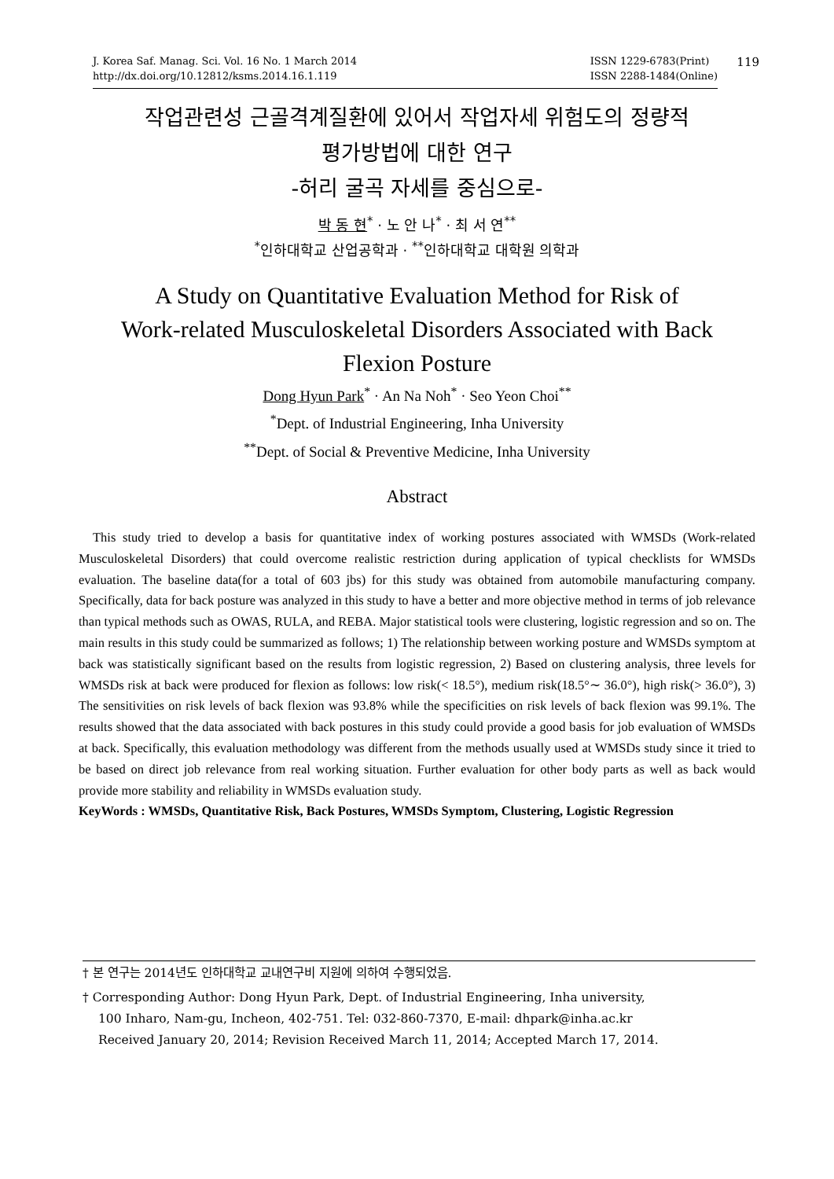J. Korea Saf. Manag. Sci. Vol. 16 No. 1 March 2014
http://dx.doi.org/10.12812/ksms.2014.16.1.119
ISSN 1229-6783(Print)
ISSN 2288-1484(Online)
119
작업관련성 근골격계질환에 있어서 작업자세 위험도의 정량적
평가방법에 대한 연구
-허리 굴곡 자세를 중심으로-
박 동 현<sup>*</sup> · 노 안 나<sup>*</sup> · 최 서 연<sup>**</sup>
<sup>*</sup> 인하대학교 산업공학과 · <sup>**</sup>인하대학교 대학원 의학과
A Study on Quantitative Evaluation Method for Risk of
Work-related Musculoskeletal Disorders Associated with Back
Flexion Posture
Dong Hyun Park<sup>*</sup> · An Na Noh<sup>*</sup> · Seo Yeon Choi<sup>**</sup>
<sup>*</sup> Dept. of Industrial Engineering, Inha University
<sup>**</sup> Dept. of Social & Preventive Medicine, Inha University
Abstract
This study tried to develop a basis for quantitative index of working postures associated with WMSDs (Work-related Musculoskeletal Disorders) that could overcome realistic restriction during application of typical checklists for WMSDs evaluation. The baseline data(for a total of 603 jbs) for this study was obtained from automobile manufacturing company. Specifically, data for back posture was analyzed in this study to have a better and more objective method in terms of job relevance than typical methods such as OWAS, RULA, and REBA. Major statistical tools were clustering, logistic regression and so on. The main results in this study could be summarized as follows; 1) The relationship between working posture and WMSDs symptom at back was statistically significant based on the results from logistic regression, 2) Based on clustering analysis, three levels for WMSDs risk at back were produced for flexion as follows: low risk(< 18.5°), medium risk(18.5°∼ 36.0°), high risk(> 36.0°), 3) The sensitivities on risk levels of back flexion was 93.8% while the specificities on risk levels of back flexion was 99.1%. The results showed that the data associated with back postures in this study could provide a good basis for job evaluation of WMSDs at back. Specifically, this evaluation methodology was different from the methods usually used at WMSDs study since it tried to be based on direct job relevance from real working situation. Further evaluation for other body parts as well as back would provide more stability and reliability in WMSDs evaluation study.
KeyWords : WMSDs, Quantitative Risk, Back Postures, WMSDs Symptom, Clustering, Logistic Regression
† 본 연구는 2014년도 인하대학교 교내연구비 지원에 의하여 수행되었음.
† Corresponding Author: Dong Hyun Park, Dept. of Industrial Engineering, Inha university,
100 Inharo, Nam-gu, Incheon, 402-751. Tel: 032-860-7370, E-mail: dhpark@inha.ac.kr
Received January 20, 2014; Revision Received March 11, 2014; Accepted March 17, 2014.